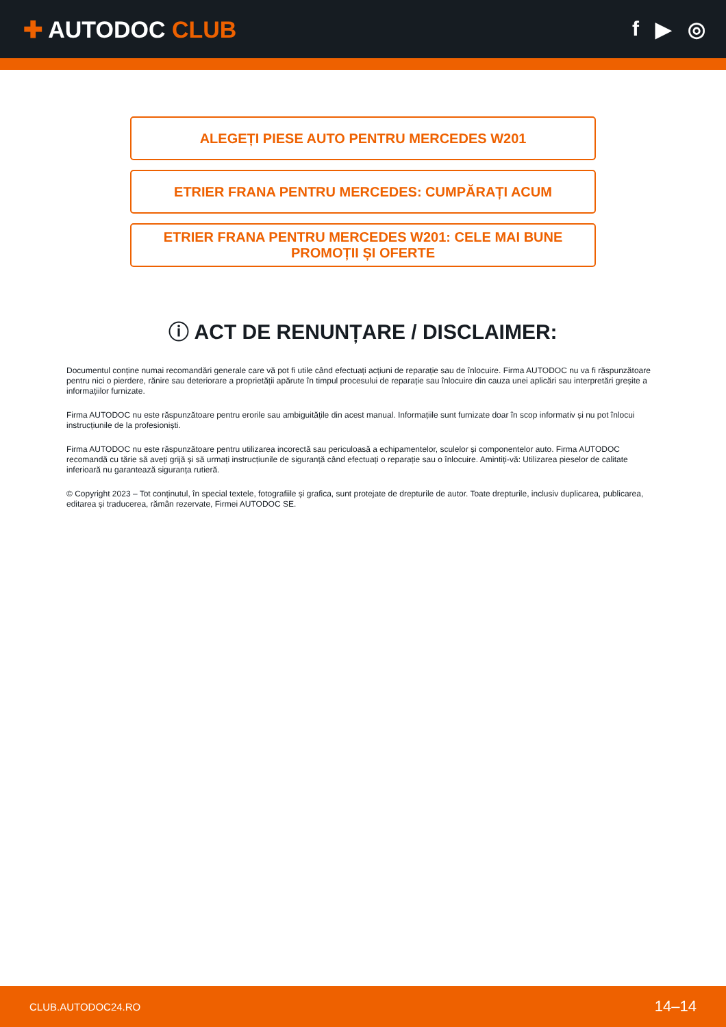✚ AUTODOC CLUB f ▶ ◎
ALEGEȚI PIESE AUTO PENTRU MERCEDES W201
ETRIER FRANA PENTRU MERCEDES: CUMPĂRAȚI ACUM
ETRIER FRANA PENTRU MERCEDES W201: CELE MAI BUNE PROMOȚII ȘI OFERTE
ⓘ ACT DE RENUNȚARE / DISCLAIMER:
Documentul conține numai recomandări generale care vă pot fi utile când efectuați acțiuni de reparație sau de înlocuire. Firma AUTODOC nu va fi răspunzătoare pentru nici o pierdere, rănire sau deteriorare a proprietății apărute în timpul procesului de reparație sau înlocuire din cauza unei aplicări sau interpretări greșite a informațiilor furnizate.
Firma AUTODOC nu este răspunzătoare pentru erorile sau ambiguitățile din acest manual. Informațiile sunt furnizate doar în scop informativ și nu pot înlocui instrucțiunile de la profesioniști.
Firma AUTODOC nu este răspunzătoare pentru utilizarea incorectă sau periculoasă a echipamentelor, sculelor și componentelor auto. Firma AUTODOC recomandă cu tărie să aveți grijă și să urmați instrucțiunile de siguranță când efectuați o reparație sau o înlocuire. Amintiți-vă: Utilizarea pieselor de calitate inferioară nu garantează siguranța rutieră.
© Copyright 2023 – Tot conținutul, în special textele, fotografiile și grafica, sunt protejate de drepturile de autor. Toate drepturile, inclusiv duplicarea, publicarea, editarea și traducerea, rămân rezervate, Firmei AUTODOC SE.
CLUB.AUTODOC24.RO 14–14